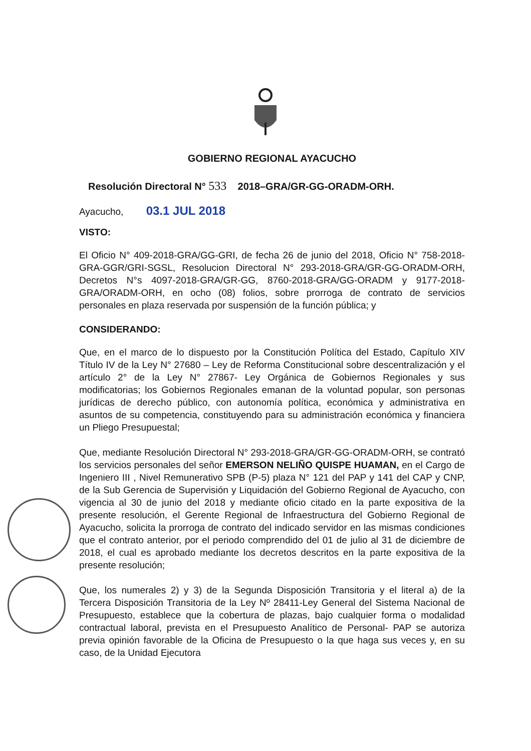GOBIERNO REGIONAL AYACUCHO
Resolución Directoral N° 533 2018–GRA/GR-GG-ORADM-ORH.
Ayacucho, 03.1 JUL 2018
VISTO:
El Oficio N° 409-2018-GRA/GG-GRI, de fecha 26 de junio del 2018, Oficio N° 758-2018-GRA-GGR/GRI-SGSL, Resolucion Directoral N° 293-2018-GRA/GR-GG-ORADM-ORH, Decretos N°s 4097-2018-GRA/GR-GG, 8760-2018-GRA/GG-ORADM y 9177-2018-GRA/ORADM-ORH, en ocho (08) folios, sobre prorroga de contrato de servicios personales en plaza reservada por suspensión de la función pública; y
CONSIDERANDO:
Que, en el marco de lo dispuesto por la Constitución Política del Estado, Capítulo XIV Título IV de la Ley N° 27680 – Ley de Reforma Constitucional sobre descentralización y el artículo 2° de la Ley N° 27867- Ley Orgánica de Gobiernos Regionales y sus modificatorias; los Gobiernos Regionales emanan de la voluntad popular, son personas jurídicas de derecho público, con autonomía política, económica y administrativa en asuntos de su competencia, constituyendo para su administración económica y financiera un Pliego Presupuestal;
Que, mediante Resolución Directoral N° 293-2018-GRA/GR-GG-ORADM-ORH, se contrató los servicios personales del señor EMERSON NELIÑO QUISPE HUAMAN, en el Cargo de Ingeniero III , Nivel Remunerativo SPB (P-5) plaza N° 121 del PAP y 141 del CAP y CNP, de la Sub Gerencia de Supervisión y Liquidación del Gobierno Regional de Ayacucho, con vigencia al 30 de junio del 2018 y mediante oficio citado en la parte expositiva de la presente resolución, el Gerente Regional de Infraestructura del Gobierno Regional de Ayacucho, solicita la prorroga de contrato del indicado servidor en las mismas condiciones que el contrato anterior, por el periodo comprendido del 01 de julio al 31 de diciembre de 2018, el cual es aprobado mediante los decretos descritos en la parte expositiva de la presente resolución;
Que, los numerales 2) y 3) de la Segunda Disposición Transitoria y el literal a) de la Tercera Disposición Transitoria de la Ley Nº 28411-Ley General del Sistema Nacional de Presupuesto, establece que la cobertura de plazas, bajo cualquier forma o modalidad contractual laboral, prevista en el Presupuesto Analítico de Personal- PAP se autoriza previa opinión favorable de la Oficina de Presupuesto o la que haga sus veces y, en su caso, de la Unidad Ejecutora